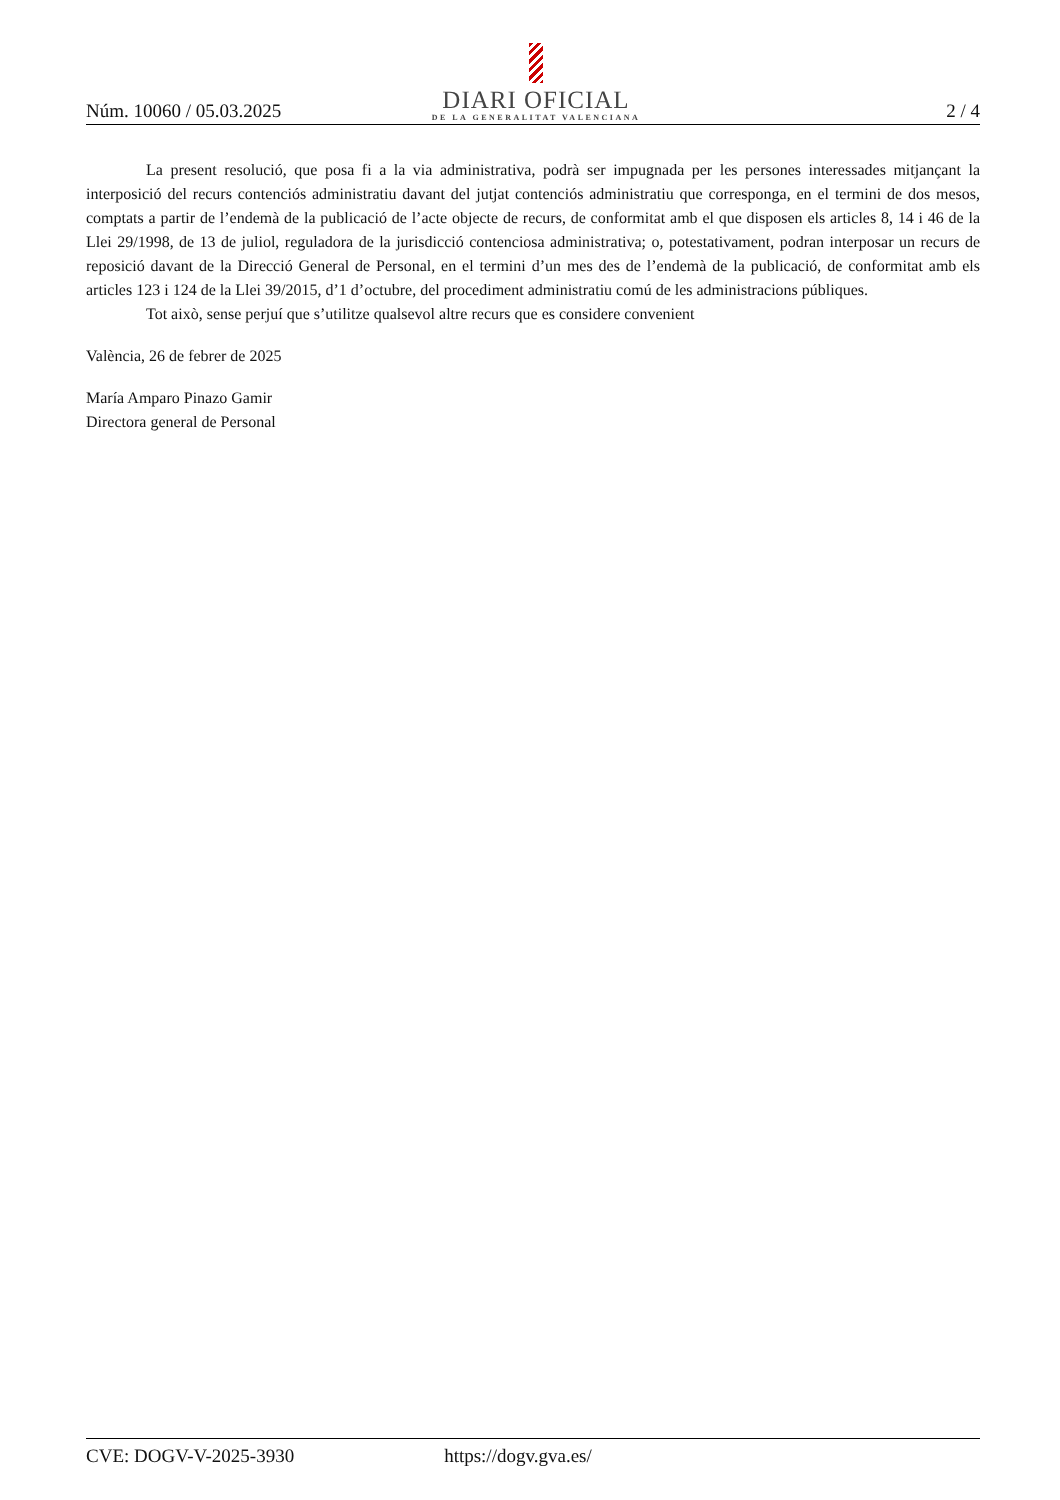Núm. 10060 / 05.03.2025
DIARI OFICIAL
DE LA GENERALITAT VALENCIANA
2 / 4
La present resolució, que posa fi a la via administrativa, podrà ser impugnada per les persones interessades mitjançant la interposició del recurs contenciós administratiu davant del jutjat contenciós administratiu que corresponga, en el termini de dos mesos, comptats a partir de l’endemà de la publicació de l’acte objecte de recurs, de conformitat amb el que disposen els articles 8, 14 i 46 de la Llei 29/1998, de 13 de juliol, reguladora de la jurisdicció contenciosa administrativa; o, potestativament, podran interposar un recurs de reposició davant de la Direcció General de Personal, en el termini d’un mes des de l’endemà de la publicació, de conformitat amb els articles 123 i 124 de la Llei 39/2015, d’1 d’octubre, del procediment administratiu comú de les administracions públiques.
Tot això, sense perjuí que s’utilitze qualsevol altre recurs que es considere convenient
València, 26 de febrer de 2025
María Amparo Pinazo Gamir
Directora general de Personal
CVE: DOGV-V-2025-3930 https://dogv.gva.es/